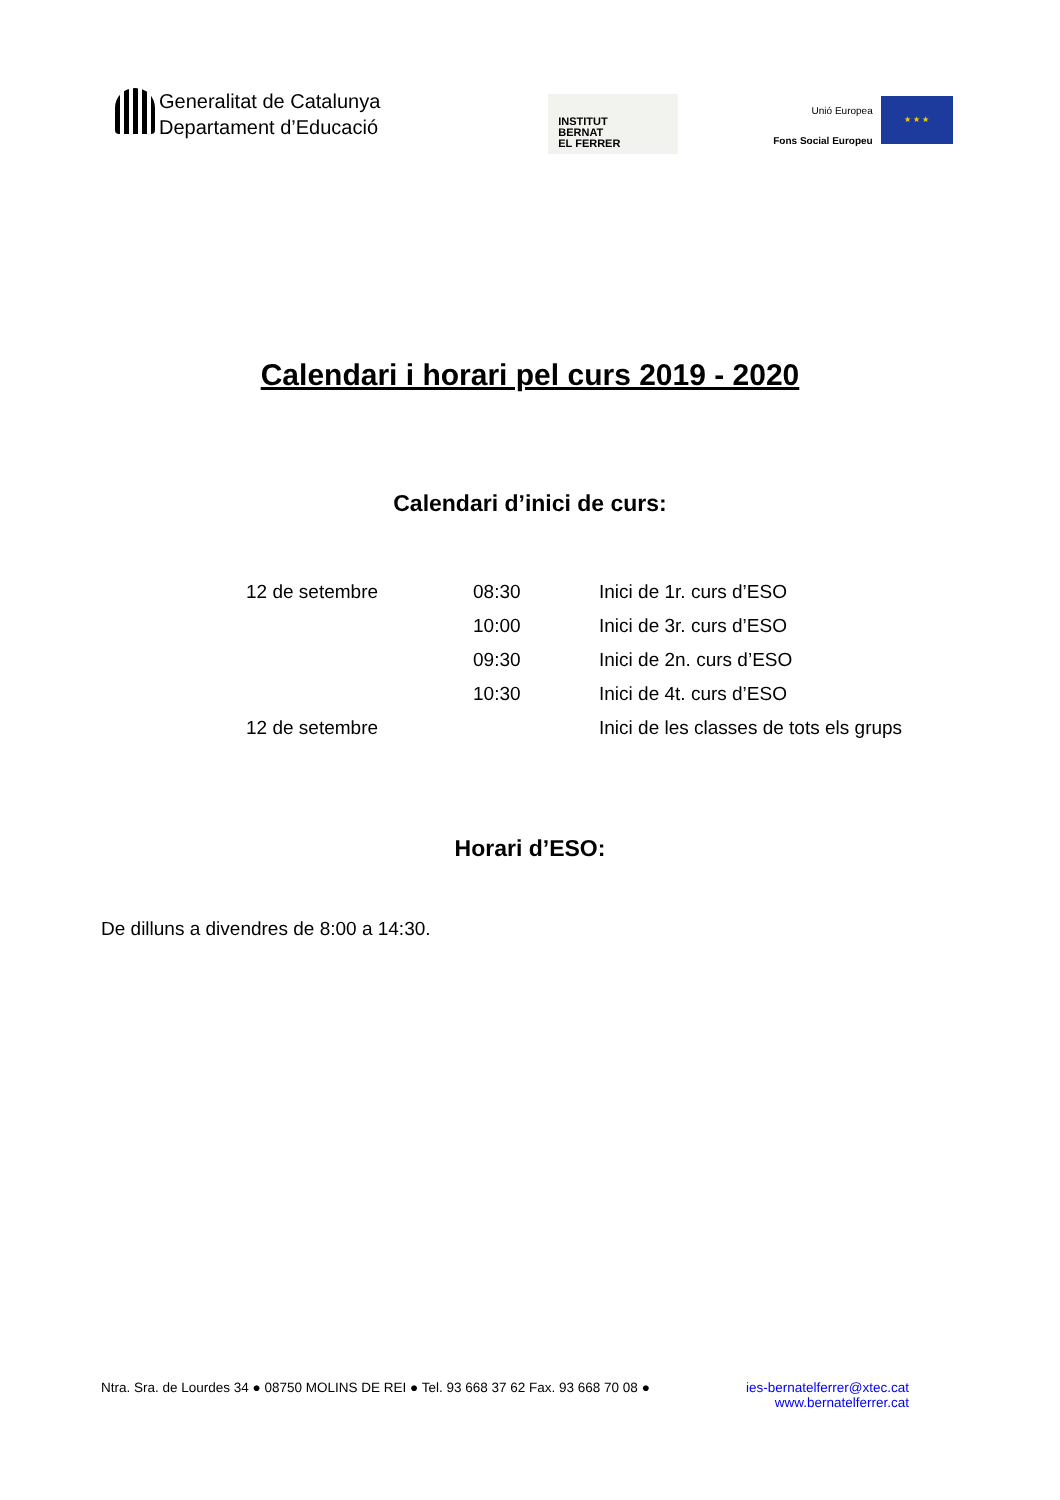Generalitat de Catalunya
Departament d’Educació
INSTITUT
BERNAT
EL FERRER
Unió Europea
Fons Social Europeu
★ ★ ★
Calendari i horari pel curs 2019 - 2020
Calendari d’inici de curs:
| 12 de setembre | 08:30 | Inici de 1r. curs d’ESO |
| | 10:00 | Inici de 3r. curs d’ESO |
| | 09:30 | Inici de 2n. curs d’ESO |
| | 10:30 | Inici de 4t. curs d’ESO |
| 12 de setembre | | Inici de les classes de tots els grups |
Horari d’ESO:
De dilluns a divendres de 8:00 a 14:30.
Ntra. Sra. de Lourdes 34 ● 08750 MOLINS DE REI ● Tel. 93 668 37 62 Fax. 93 668 70 08 ● ies-bernatelferrer@xtec.cat
www.bernatelferrer.cat